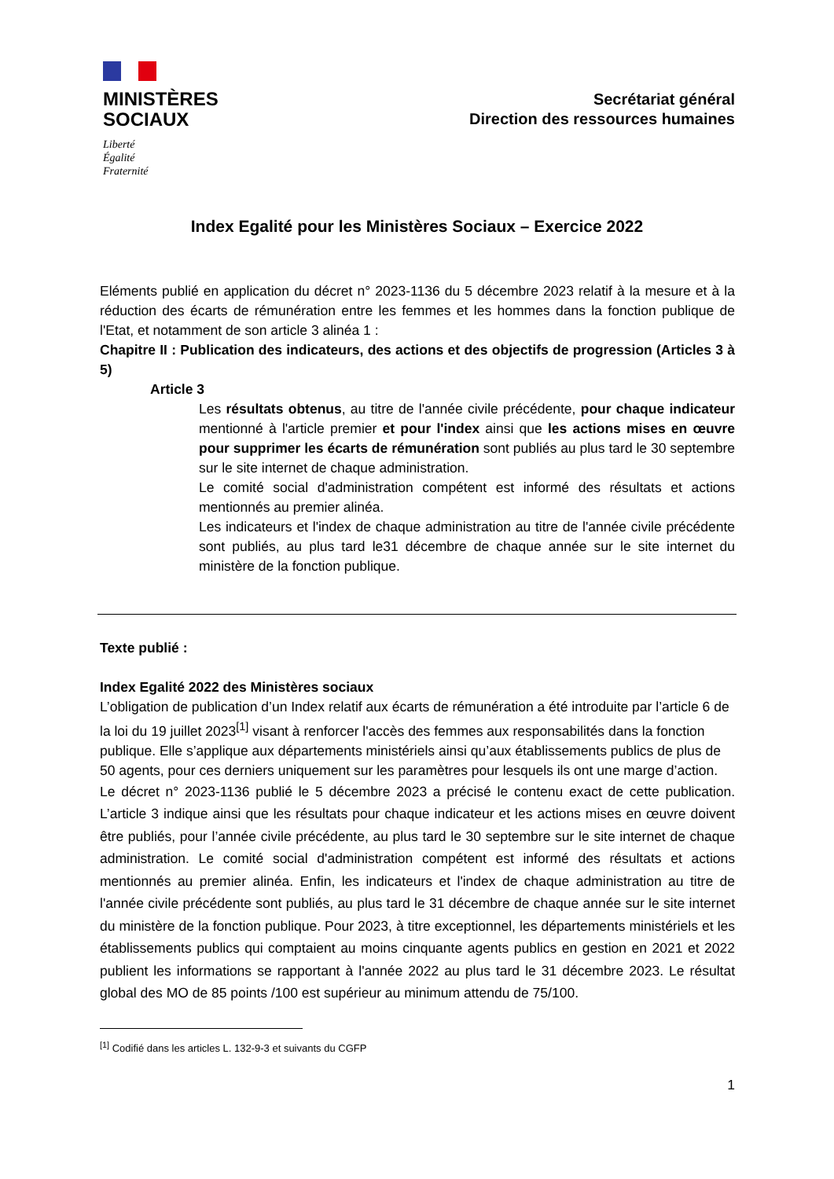MINISTÈRES
SOCIAUX
Liberté
Égalité
Fraternité
Secrétariat général
Direction des ressources humaines
Index Egalité pour les Ministères Sociaux – Exercice 2022
Eléments publié en application du décret n° 2023-1136 du 5 décembre 2023 relatif à la mesure et à la réduction des écarts de rémunération entre les femmes et les hommes dans la fonction publique de l'Etat, et notamment de son article 3 alinéa 1 :
Chapitre II : Publication des indicateurs, des actions et des objectifs de progression (Articles 3 à 5)
Article 3
Les résultats obtenus, au titre de l'année civile précédente, pour chaque indicateur mentionné à l'article premier et pour l'index ainsi que les actions mises en œuvre pour supprimer les écarts de rémunération sont publiés au plus tard le 30 septembre sur le site internet de chaque administration.
Le comité social d'administration compétent est informé des résultats et actions mentionnés au premier alinéa.
Les indicateurs et l'index de chaque administration au titre de l'année civile précédente sont publiés, au plus tard le31 décembre de chaque année sur le site internet du ministère de la fonction publique.
Texte publié :
Index Egalité 2022 des Ministères sociaux
L’obligation de publication d’un Index relatif aux écarts de rémunération a été introduite par l’article 6 de la loi du 19 juillet 2023<sup>[1]</sup> visant à renforcer l'accès des femmes aux responsabilités dans la fonction publique. Elle s’applique aux départements ministériels ainsi qu’aux établissements publics de plus de 50 agents, pour ces derniers uniquement sur les paramètres pour lesquels ils ont une marge d’action.
Le décret n° 2023-1136 publié le 5 décembre 2023 a précisé le contenu exact de cette publication. L’article 3 indique ainsi que les résultats pour chaque indicateur et les actions mises en œuvre doivent être publiés, pour l’année civile précédente, au plus tard le 30 septembre sur le site internet de chaque administration. Le comité social d'administration compétent est informé des résultats et actions mentionnés au premier alinéa. Enfin, les indicateurs et l'index de chaque administration au titre de l'année civile précédente sont publiés, au plus tard le 31 décembre de chaque année sur le site internet du ministère de la fonction publique. Pour 2023, à titre exceptionnel, les départements ministériels et les établissements publics qui comptaient au moins cinquante agents publics en gestion en 2021 et 2022 publient les informations se rapportant à l'année 2022 au plus tard le 31 décembre 2023. Le résultat global des MO de 85 points /100 est supérieur au minimum attendu de 75/100.
<sup>[1]</sup> Codifié dans les articles L. 132-9-3 et suivants du CGFP
1